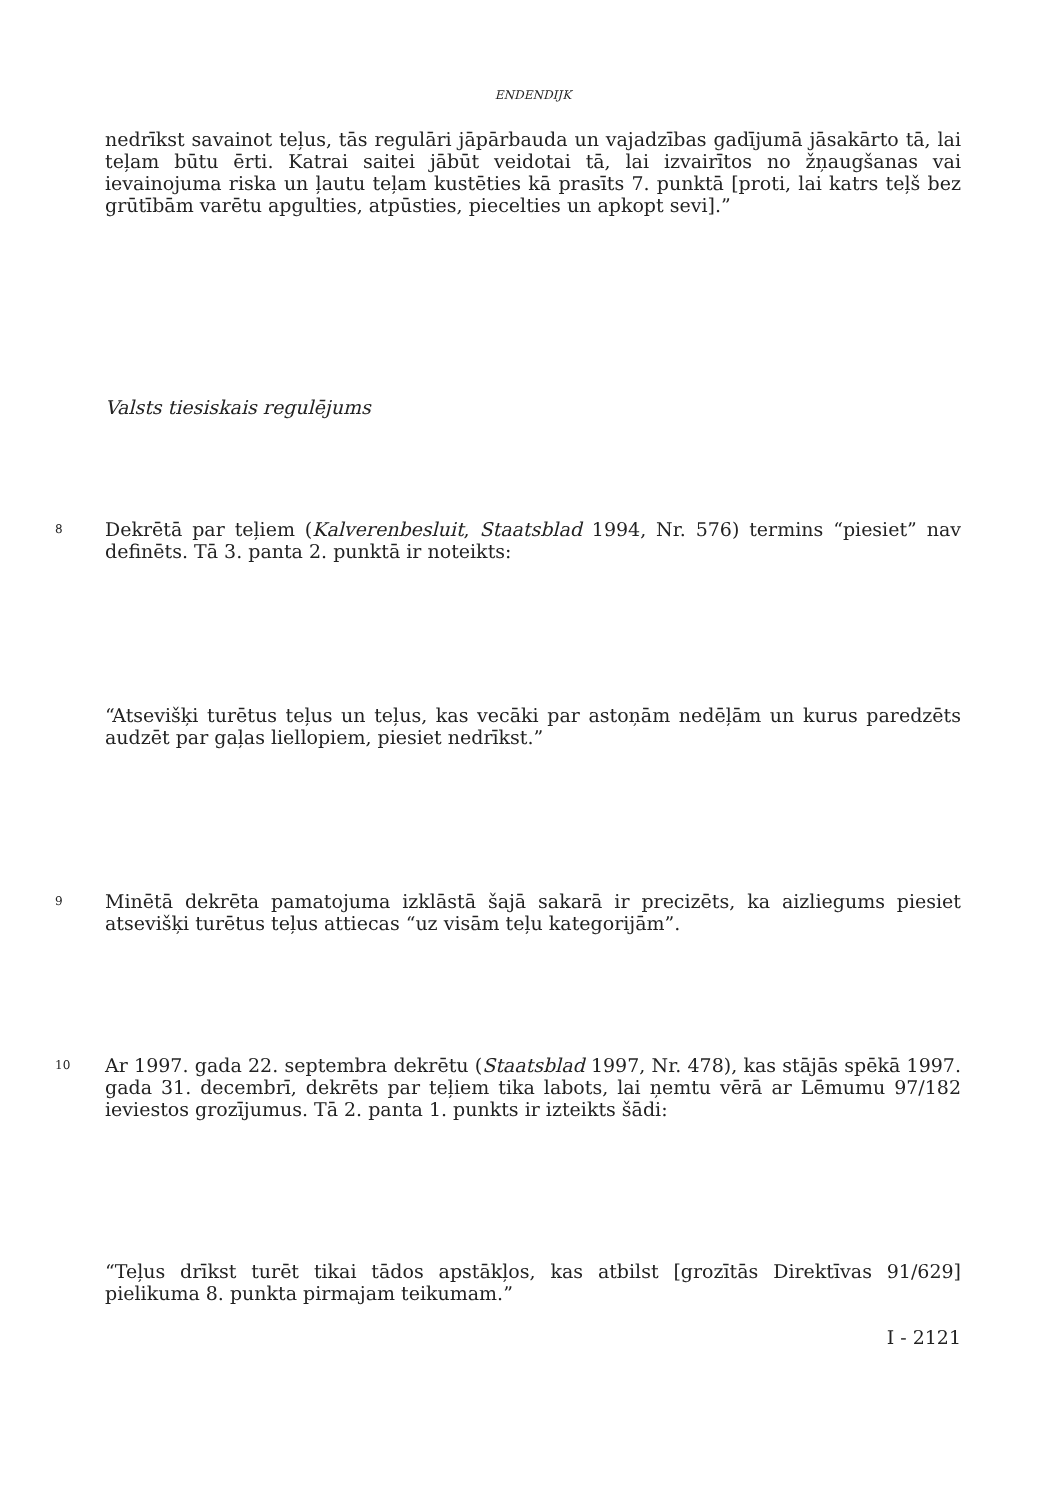ENDENDIJK
nedrīkst savainot teļus, tās regulāri jāpārbauda un vajadzības gadījumā jāsakārto tā, lai teļam būtu ērti. Katrai saitei jābūt veidotai tā, lai izvairītos no žņaugšanas vai ievainojuma riska un ļautu teļam kustēties kā prasīts 7. punktā [proti, lai katrs teļš bez grūtībām varētu apgulties, atpūsties, piecelties un apkopt sevi].”
Valsts tiesiskais regulējums
8
Dekrētā par teļiem (Kalverenbesluit, Staatsblad 1994, Nr. 576) termins “piesiet” nav definēts. Tā 3. panta 2. punktā ir noteikts:
“Atsevišķi turētus teļus un teļus, kas vecāki par astoņām nedēļām un kurus paredzēts audzēt par gaļas liellopiem, piesiet nedrīkst.”
9
Minētā dekrēta pamatojuma izklāstā šajā sakarā ir precizēts, ka aizliegums piesiet atsevišķi turētus teļus attiecas “uz visām teļu kategorijām”.
10
Ar 1997. gada 22. septembra dekrētu (Staatsblad 1997, Nr. 478), kas stājās spēkā 1997. gada 31. decembrī, dekrēts par teļiem tika labots, lai ņemtu vērā ar Lēmumu 97/182 ieviestos grozījumus. Tā 2. panta 1. punkts ir izteikts šādi:
“Teļus drīkst turēt tikai tādos apstākļos, kas atbilst [grozītās Direktīvas 91/629] pielikuma 8. punkta pirmajam teikumam.”
I - 2121